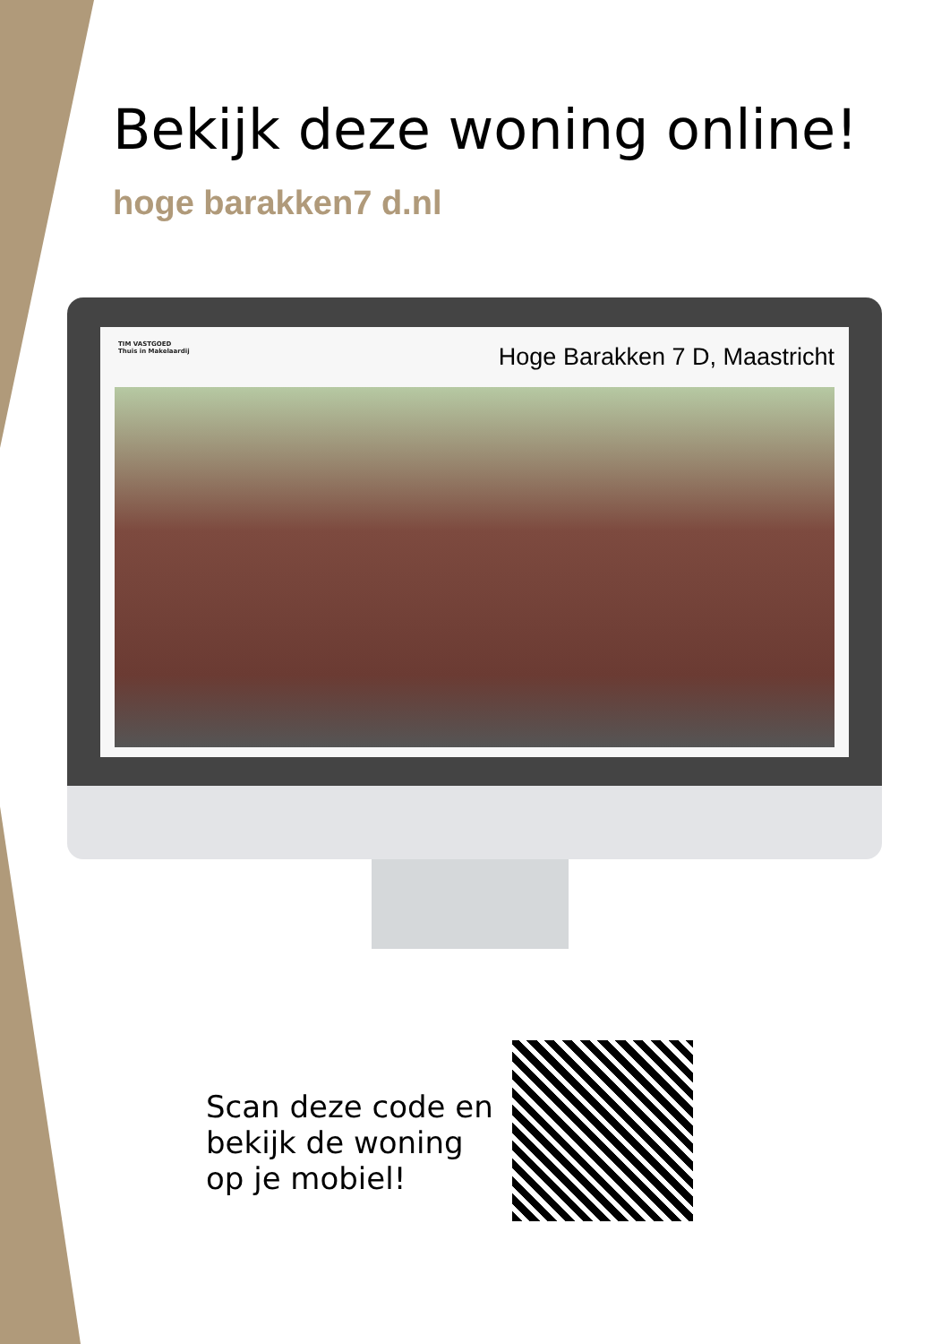Bekijk deze woning online!
hoge barakken7 d.nl
TIM VASTGOED
Thuis in Makelaardij
Hoge Barakken 7 D, Maastricht
Scan deze code en
bekijk de woning
op je mobiel!